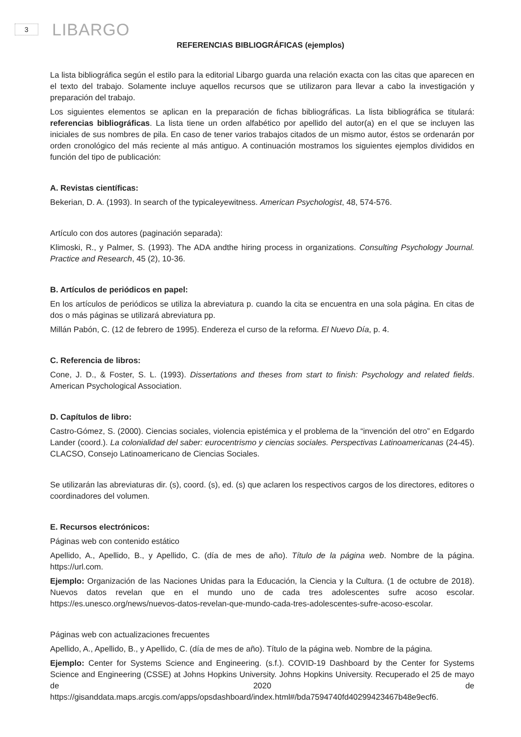3
LIBARGO
REFERENCIAS BIBLIOGRÁFICAS (ejemplos)
La lista bibliográfica según el estilo para la editorial Libargo guarda una relación exacta con las citas que aparecen en el texto del trabajo. Solamente incluye aquellos recursos que se utilizaron para llevar a cabo la investigación y preparación del trabajo.
Los siguientes elementos se aplican en la preparación de fichas bibliográficas. La lista bibliográfica se titulará: referencias bibliográficas. La lista tiene un orden alfabético por apellido del autor(a) en el que se incluyen las iniciales de sus nombres de pila. En caso de tener varios trabajos citados de un mismo autor, éstos se ordenarán por orden cronológico del más reciente al más antiguo. A continuación mostramos los siguientes ejemplos divididos en función del tipo de publicación:
A. Revistas científicas:
Bekerian, D. A. (1993). In search of the typicaleyewitness. American Psychologist, 48, 574-576.
Artículo con dos autores (paginación separada):
Klimoski, R., y Palmer, S. (1993). The ADA andthe hiring process in organizations. Consulting Psychology Journal. Practice and Research, 45 (2), 10-36.
B. Artículos de periódicos en papel:
En los artículos de periódicos se utiliza la abreviatura p. cuando la cita se encuentra en una sola página. En citas de dos o más páginas se utilizará abreviatura pp.
Millán Pabón, C. (12 de febrero de 1995). Endereza el curso de la reforma. El Nuevo Día, p. 4.
C. Referencia de libros:
Cone, J. D., & Foster, S. L. (1993). Dissertations and theses from start to finish: Psychology and related fields. American Psychological Association.
D. Capítulos de libro:
Castro-Gómez, S. (2000). Ciencias sociales, violencia epistémica y el problema de la “invención del otro” en Edgardo Lander (coord.). La colonialidad del saber: eurocentrismo y ciencias sociales. Perspectivas Latinoamericanas (24-45). CLACSO, Consejo Latinoamericano de Ciencias Sociales.
Se utilizarán las abreviaturas dir. (s), coord. (s), ed. (s) que aclaren los respectivos cargos de los directores, editores o coordinadores del volumen.
E. Recursos electrónicos:
Páginas web con contenido estático
Apellido, A., Apellido, B., y Apellido, C. (día de mes de año). Título de la página web. Nombre de la página. https://url.com.
Ejemplo: Organización de las Naciones Unidas para la Educación, la Ciencia y la Cultura. (1 de octubre de 2018). Nuevos datos revelan que en el mundo uno de cada tres adolescentes sufre acoso escolar. https://es.unesco.org/news/nuevos-datos-revelan-que-mundo-cada-tres-adolescentes-sufre-acoso-escolar.
Páginas web con actualizaciones frecuentes
Apellido, A., Apellido, B., y Apellido, C. (día de mes de año). Título de la página web. Nombre de la página.
Ejemplo: Center for Systems Science and Engineering. (s.f.). COVID-19 Dashboard by the Center for Systems Science and Engineering (CSSE) at Johns Hopkins University. Johns Hopkins University. Recuperado el 25 de mayo de 2020 de https://gisanddata.maps.arcgis.com/apps/opsdashboard/index.html#/bda7594740fd40299423467b48e9ecf6.